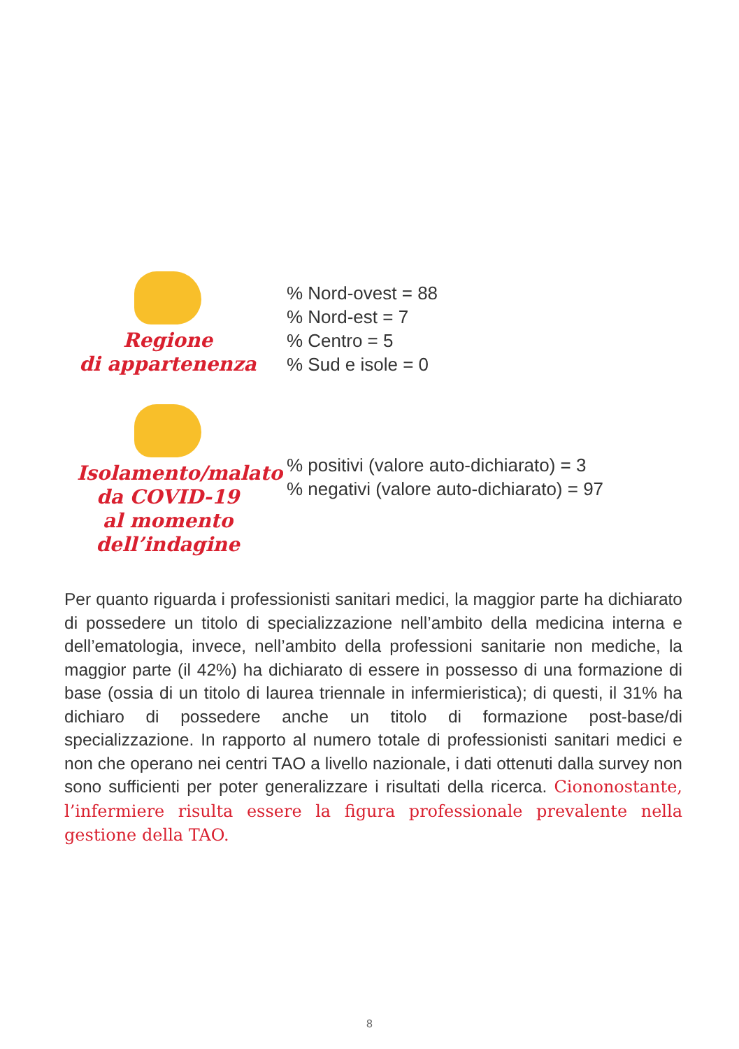Regione
di appartenenza
% Nord-ovest = 88
% Nord-est = 7
% Centro = 5
% Sud e isole = 0
Isolamento/malato
da COVID-19
al momento
dell’indagine
% positivi (valore auto-dichiarato) = 3
% negativi (valore auto-dichiarato) = 97
Per quanto riguarda i professionisti sanitari medici, la maggior parte ha dichiarato di possedere un titolo di specializzazione nell’ambito della medicina interna e dell’ematologia, invece, nell’ambito della professioni sanitarie non mediche, la maggior parte (il 42%) ha dichiarato di essere in possesso di una formazione di base (ossia di un titolo di laurea triennale in infermieristica); di questi, il 31% ha dichiaro di possedere anche un titolo di formazione post-base/di specializzazione. In rapporto al numero totale di professionisti sanitari medici e non che operano nei centri TAO a livello nazionale, i dati ottenuti dalla survey non sono sufficienti per poter generalizzare i risultati della ricerca. Ciononostante, l’infermiere risulta essere la figura professionale prevalente nella gestione della TAO.
8